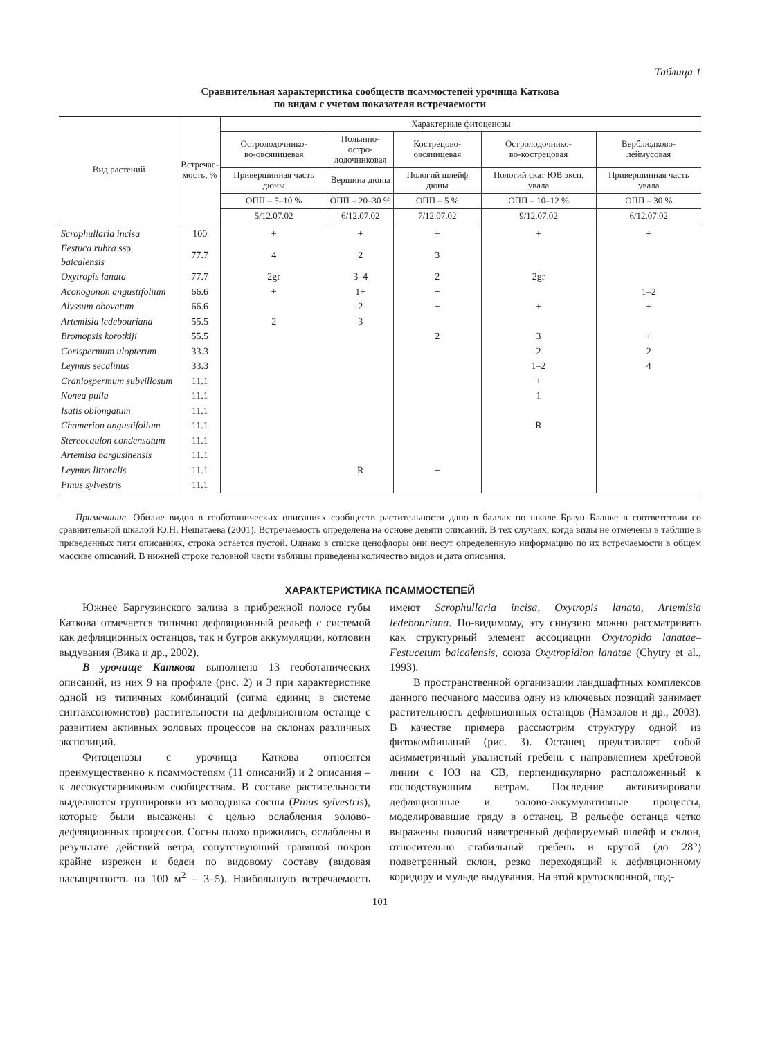Таблица 1
Сравнительная характеристика сообществ псаммостепей урочища Каткова
по видам с учетом показателя встречаемости
| Вид растений | Встречае- мость, % | Характерные фитоценозы | | | | |
| --- | --- | --- | --- | --- | --- | --- |
| | | Остролодочнико- во-овсяницевая | Полынно-остро- лодочниковая | Кострецово- овсяницевая | Остролодочнико- во-кострецовая | Верблюдково- леймусовая |
| | | Привершинная часть дюны | Вершина дюны | Пологий шлейф дюны | Пологий скат ЮВ эксп. увала | Привершинная часть увала |
| | | ОПП – 5–10 % | ОПП – 20–30 % | ОПП – 5 % | ОПП – 10–12 % | ОПП – 30 % |
| | | 5/12.07.02 | 6/12.07.02 | 7/12.07.02 | 9/12.07.02 | 6/12.07.02 |
| Scrophullaria incisa | 100 | + | + | + | + | + |
| Festuca rubra ssp. baicalensis | 77.7 | 4 | 2 | 3 | | |
| Oxytropis lanata | 77.7 | 2gr | 3–4 | 2 | 2gr | |
| Aconogonon angustifolium | 66.6 | + | 1+ | + | | 1–2 |
| Alyssum obovatum | 66.6 | | 2 | + | + | + |
| Artemisia ledebouriana | 55.5 | 2 | 3 | | | |
| Bromopsis korotkiji | 55.5 | | | 2 | 3 | + |
| Corispermum ulopterum | 33.3 | | | | 2 | 2 |
| Leymus secalinus | 33.3 | | | | 1–2 | 4 |
| Craniospermum subvillosum | 11.1 | | | | + | |
| Nonea pulla | 11.1 | | | | 1 | |
| Isatis oblongatum | 11.1 | | | | | |
| Chamerion angustifolium | 11.1 | | | | R | |
| Stereocaulon condensatum | 11.1 | | | | | |
| Artemisa bargusinensis | 11.1 | | | | | |
| Leymus littoralis | 11.1 | | R | + | | |
| Pinus sylvestris | 11.1 | | | | | |
Примечание. Обилие видов в геоботанических описаниях сообществ растительности дано в баллах по шкале Браун–Бланке в соответствии со сравнительной шкалой Ю.Н. Нешатаева (2001). Встречаемость определена на основе девяти описаний. В тех случаях, когда виды не отмечены в таблице в приведенных пяти описаниях, строка остается пустой. Однако в списке ценофлоры они несут определенную информацию по их встречаемости в общем массиве описаний. В нижней строке головной части таблицы приведены количество видов и дата описания.
ХАРАКТЕРИСТИКА ПСАММОСТЕПЕЙ
Южнее Баргузинского залива в прибрежной полосе губы Каткова отмечается типично дефляционный рельеф с системой как дефляционных останцов, так и бугров аккумуляции, котловин выдувания (Вика и др., 2002).
В урочище Каткова выполнено 13 геоботанических описаний, из них 9 на профиле (рис. 2) и 3 при характеристике одной из типичных комбинаций (сигма единиц в системе синтаксономистов) растительности на дефляционном останце с развитием активных эоловых процессов на склонах различных экспозиций.
Фитоценозы с урочища Каткова относятся преимущественно к псаммостепям (11 описаний) и 2 описания – к лесокустарниковым сообществам. В составе растительности выделяются группировки из молодняка сосны (Pinus sylvestris), которые были высажены с целью ослабления эолово-дефляционных процессов. Сосны плохо прижились, ослаблены в результате действий ветра, сопутствующий травяной покров крайне изрежен и беден по видовому составу (видовая насыщенность на 100 м<sup>2</sup> – 3–5). Наибольшую встречаемость имеют Scrophullaria incisa, Oxytropis lanata, Artemisia ledebouriana. По-видимому, эту синузию можно рассматривать как структурный элемент ассоциации Oxytropido lanatae–Festucetum baicalensis, союза Oxytropidion lanatae (Chytry et al., 1993).
В пространственной организации ландшафтных комплексов данного песчаного массива одну из ключевых позиций занимает растительность дефляционных останцов (Намзалов и др., 2003). В качестве примера рассмотрим структуру одной из фитокомбинаций (рис. 3). Останец представляет собой асимметричный увалистый гребень с направлением хребтовой линии с ЮЗ на СВ, перпендикулярно расположенный к господствующим ветрам. Последние активизировали дефляционные и эолово-аккумулятивные процессы, моделировавшие гряду в останец. В рельефе останца четко выражены пологий наветренный дефлируемый шлейф и склон, относительно стабильный гребень и крутой (до 28°) подветренный склон, резко переходящий к дефляционному коридору и мульде выдувания. На этой крутосклонной, под-
101